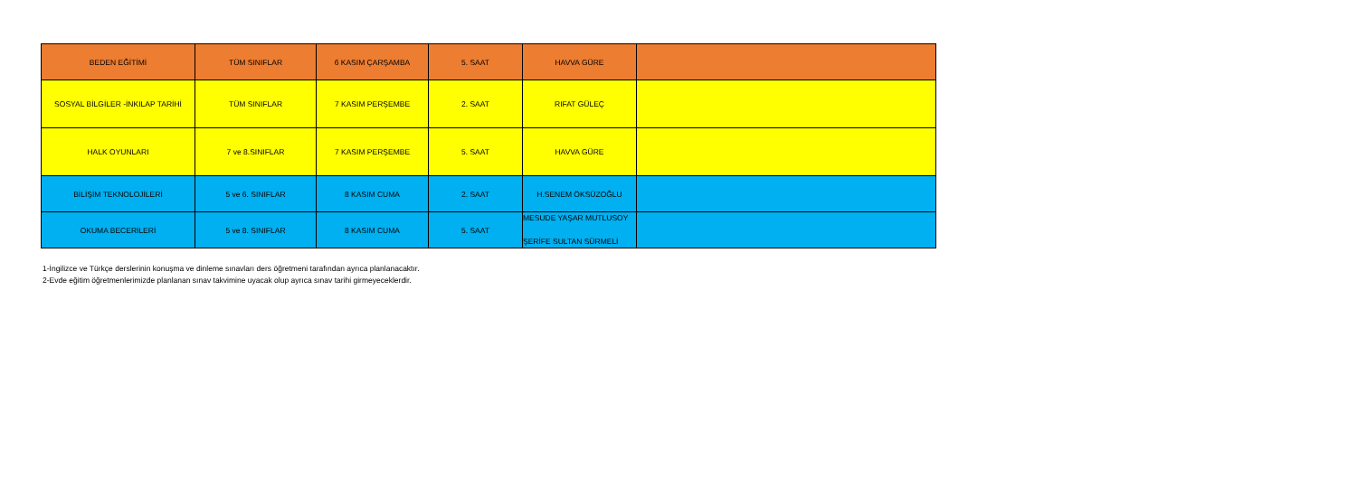| BEDEN EĞİTİMİ | TÜM SINIFLAR | 6 KASIM ÇARŞAMBA | 5. SAAT | HAVVA GÜRE | |
| SOSYAL BİLGİLER -İNKILAP TARİHİ | TÜM SINIFLAR | 7 KASIM PERŞEMBE | 2. SAAT | RIFAT GÜLEÇ | |
| HALK OYUNLARI | 7 ve 8.SINIFLAR | 7 KASIM PERŞEMBE | 5. SAAT | HAVVA GÜRE | |
| BİLİŞİM TEKNOLOJİLERİ | 5 ve 6. SINIFLAR | 8 KASIM CUMA | 2. SAAT | H.SENEM ÖKSÜZOĞLU | |
| OKUMA BECERİLERİ | 5 ve 8. SINIFLAR | 8 KASIM CUMA | 5. SAAT | MESUDE YAŞAR MUTLUSOY ŞERİFE SULTAN SÜRMELİ | |
1-İngilizce ve Türkçe derslerinin konuşma ve dinleme sınavları ders öğretmeni tarafından ayrıca planlanacaktır.
2-Evde eğitim öğretmenlerimizde planlanan sınav takvimine uyacak olup ayrıca sınav tarihi girmeyeceklerdir.